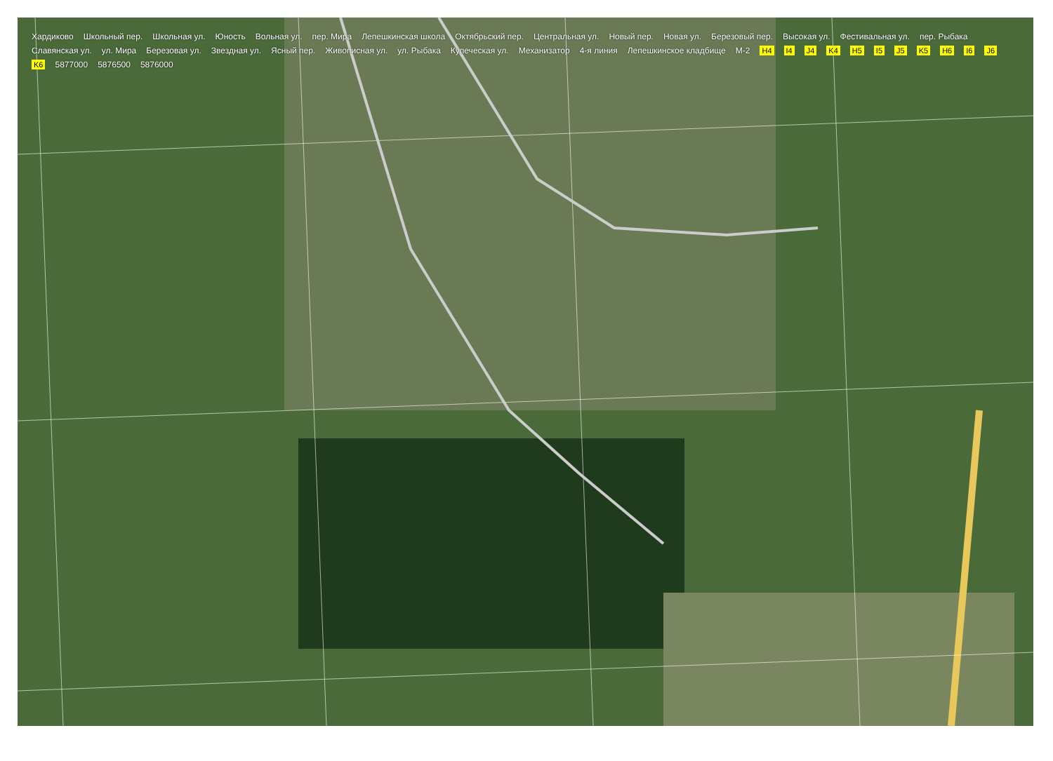Хардиково Школьный пер. Школьная ул. Юность Вольная ул. пер. Мира Лепешкинская школа Октябрьский пер. Центральная ул. Новый пер. Новая ул. Березовый пер. Высокая ул. Фестивальная ул. пер. Рыбака Славянская ул. ул. Мира Березовая ул. Звездная ул. Ясный пер. Живописная ул. ул. Рыбака Купеческая ул. Механизатор 4-я линия Лепешкинское кладбище М-2 H4 I4 J4 K4 H5 I5 J5 K5 H6 I6 J6 K6 5877000 5876500 5876000